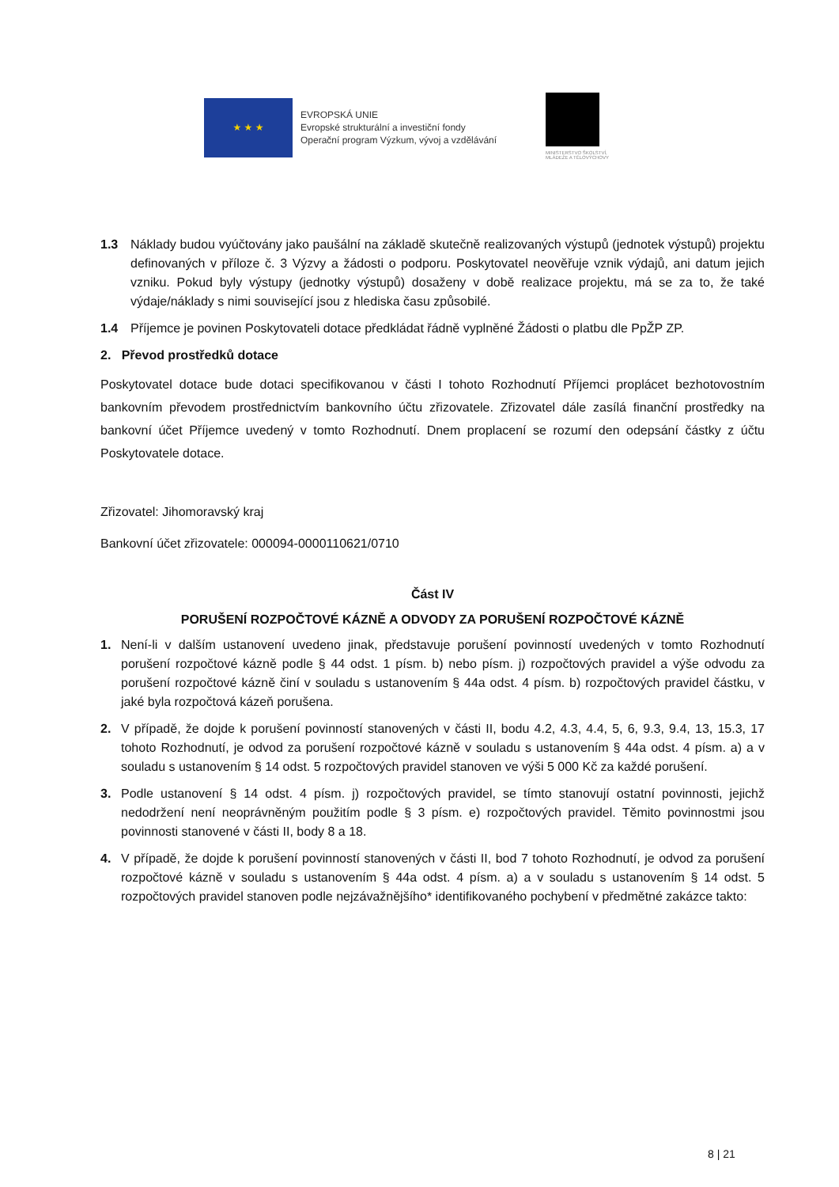★ ★ ★
EVROPSKÁ UNIE
Evropské strukturální a investiční fondy
Operační program Výzkum, vývoj a vzdělávání
MINISTERSTVO ŠKOLSTVÍ,
MLÁDEŽE A TĚLOVÝCHOVY
1.3 Náklady budou vyúčtovány jako paušální na základě skutečně realizovaných výstupů (jednotek výstupů) projektu definovaných v příloze č. 3 Výzvy a žádosti o podporu. Poskytovatel neověřuje vznik výdajů, ani datum jejich vzniku. Pokud byly výstupy (jednotky výstupů) dosaženy v době realizace projektu, má se za to, že také výdaje/náklady s nimi související jsou z hlediska času způsobilé.
1.4 Příjemce je povinen Poskytovateli dotace předkládat řádně vyplněné Žádosti o platbu dle PpŽP ZP.
2. Převod prostředků dotace
Poskytovatel dotace bude dotaci specifikovanou v části I tohoto Rozhodnutí Příjemci proplácet bezhotovostním bankovním převodem prostřednictvím bankovního účtu zřizovatele. Zřizovatel dále zasílá finanční prostředky na bankovní účet Příjemce uvedený v tomto Rozhodnutí. Dnem proplacení se rozumí den odepsání částky z účtu Poskytovatele dotace.
Zřizovatel: Jihomoravský kraj
Bankovní účet zřizovatele: 000094-0000110621/0710
Část IV
PORUŠENÍ ROZPOČTOVÉ KÁZNĚ A ODVODY ZA PORUŠENÍ ROZPOČTOVÉ KÁZNĚ
1. Není-li v dalším ustanovení uvedeno jinak, představuje porušení povinností uvedených v tomto Rozhodnutí porušení rozpočtové kázně podle § 44 odst. 1 písm. b) nebo písm. j) rozpočtových pravidel a výše odvodu za porušení rozpočtové kázně činí v souladu s ustanovením § 44a odst. 4 písm. b) rozpočtových pravidel částku, v jaké byla rozpočtová kázeň porušena.
2. V případě, že dojde k porušení povinností stanovených v části II, bodu 4.2, 4.3, 4.4, 5, 6, 9.3, 9.4, 13, 15.3, 17 tohoto Rozhodnutí, je odvod za porušení rozpočtové kázně v souladu s ustanovením § 44a odst. 4 písm. a) a v souladu s ustanovením § 14 odst. 5 rozpočtových pravidel stanoven ve výši 5 000 Kč za každé porušení.
3. Podle ustanovení § 14 odst. 4 písm. j) rozpočtových pravidel, se tímto stanovují ostatní povinnosti, jejichž nedodržení není neoprávněným použitím podle § 3 písm. e) rozpočtových pravidel. Těmito povinnostmi jsou povinnosti stanovené v části II, body 8 a 18.
4. V případě, že dojde k porušení povinností stanovených v části II, bod 7 tohoto Rozhodnutí, je odvod za porušení rozpočtové kázně v souladu s ustanovením § 44a odst. 4 písm. a) a v souladu s ustanovením § 14 odst. 5 rozpočtových pravidel stanoven podle nejzávažnějšího* identifikovaného pochybení v předmětné zakázce takto:
8 | 21